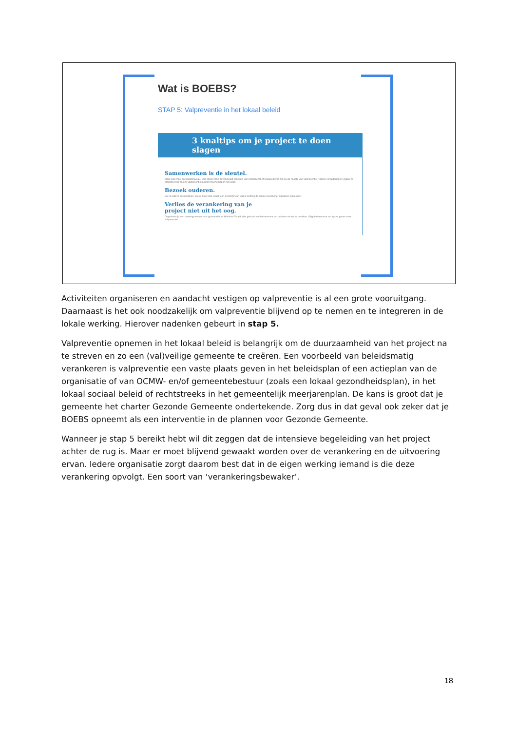Wat is BOEBS?
STAP 5: Valpreventie in het lokaal beleid
3 knaltips om je project te doen slagen
Samenwerken is de sleutel.
Maar niet enkel op beleidsniveau. Ook intern zoals bijvoorbeeld collega's van poetsdienst of sociale dienst zijn op de hoogte van valpreventie. Tijdens vergaderingen krijgen ze scholing over hoe ze valpreventie kunnen meenemen in hun werk.
Bezoek ouderen.
Ga na wat ze missen thuis, wat er beter kan. Maak een overzicht van wat er leeft bij de oudere bevolking. Signaleer pijnpunten.
Verlies de verankering van je
project niet uit het oog.
Organiseer je een beweegmoment voor grootouder en kleinkind? Maak dan gebruik van het moment om ouderen verder te bereiken. Grijp het moment om tips te geven over valpreventie.
Activiteiten organiseren en aandacht vestigen op valpreventie is al een grote vooruitgang. Daarnaast is het ook noodzakelijk om valpreventie blijvend op te nemen en te integreren in de lokale werking. Hierover nadenken gebeurt in stap 5.
Valpreventie opnemen in het lokaal beleid is belangrijk om de duurzaamheid van het project na te streven en zo een (val)veilige gemeente te creëren. Een voorbeeld van beleidsmatig verankeren is valpreventie een vaste plaats geven in het beleidsplan of een actieplan van de organisatie of van OCMW- en/of gemeentebestuur (zoals een lokaal gezondheidsplan), in het lokaal sociaal beleid of rechtstreeks in het gemeentelijk meerjarenplan. De kans is groot dat je gemeente het charter Gezonde Gemeente ondertekende. Zorg dus in dat geval ook zeker dat je BOEBS opneemt als een interventie in de plannen voor Gezonde Gemeente.
Wanneer je stap 5 bereikt hebt wil dit zeggen dat de intensieve begeleiding van het project achter de rug is. Maar er moet blijvend gewaakt worden over de verankering en de uitvoering ervan. Iedere organisatie zorgt daarom best dat in de eigen werking iemand is die deze verankering opvolgt. Een soort van ‘verankeringsbewaker’.
18